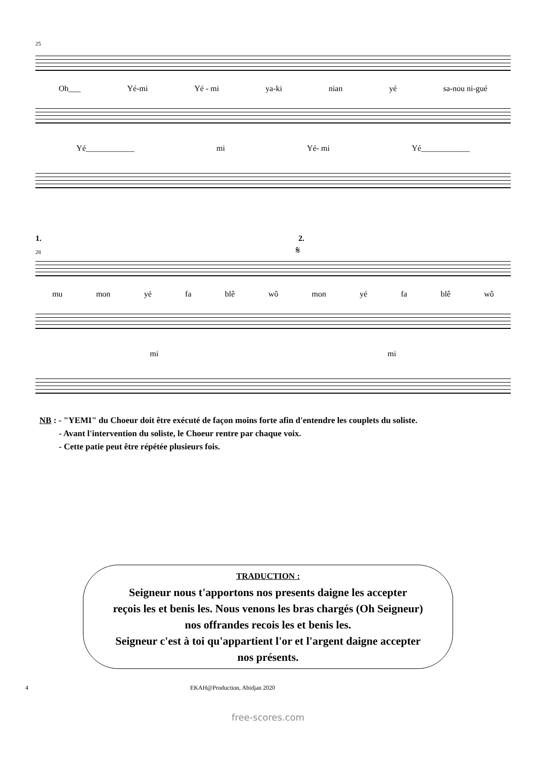25
Oh___ Yé-mi Yé - mi ya-ki nian yé sa-nou ni-gué
Yé____________ mi Yé- mi Yé____________
1. 2.
28 𝄋
mu mon yé fa blê wô mon yé fa blê wô
mi mi
NB : - "YEMI" du Choeur doit être exécuté de façon moins forte afin d'entendre les couplets du soliste.
- Avant l'intervention du soliste, le Choeur rentre par chaque voix.
- Cette patie peut être répétée plusieurs fois.
TRADUCTION :
Seigneur nous t'apportons nos presents daigne les accepter
reçois les et benis les. Nous venons les bras chargés (Oh Seigneur)
nos offrandes recois les et benis les.
Seigneur c'est à toi qu'appartient l'or et l'argent daigne accepter
nos présents.
4 EKAH@Production, Abidjan 2020
free-scores.com